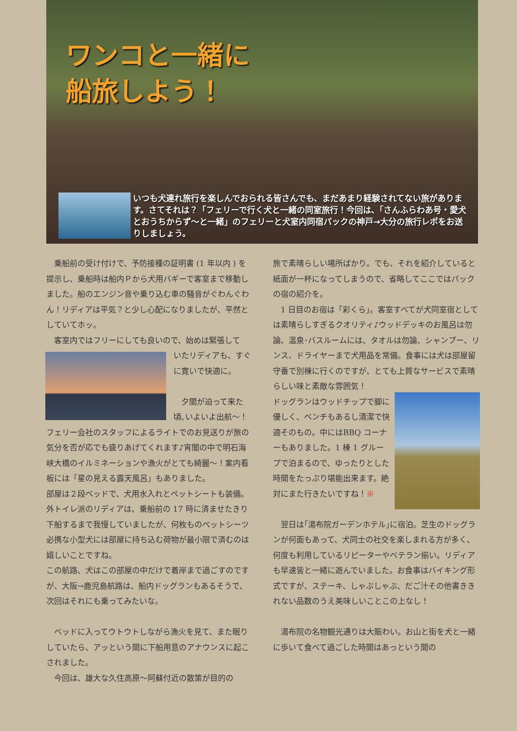ワンコと一緒に
船旅しよう！
いつも犬連れ旅行を楽しんでおられる皆さんでも、まだあまり経験されてない旅があります。さてそれは？「フェリーで行く犬と一緒の同室旅行！今回は､「さんふらわあ号・愛犬とおうちからず〜と一緒」のフェリーと犬室内同宿パックの神戸→大分の旅行レポをお送りしましょう。
　乗船前の受け付けで、予防接種の証明書 (1 年以内 ) を提示し、乗船時は船内Ｐから犬用バギーで客室まで移動しました。船のエンジン音や乗り込む車の騒音がぐわんぐわん！リディアは平気？と少し心配になりましたが、平然としていてホッ。
　客室内ではフリーにしても良いので、始めは緊張して
いたリディアも、すぐに寛いで快適に。
　夕闇が迫って来た頃､いよいよ出航〜！フェリー会社のスタッフによるライトでのお見送りが旅の気分を否が応でも盛りあげてくれます♪宵闇の中で明石海峡大橋のイルミネーションや漁火がとても綺麗〜！案内看板には「星の見える露天風呂」もありました。
部屋は２段ベッドで、犬用水入れとペットシートも装備。外トイレ派のリディアは、乗船前の 17 時に済ませたきり下船するまで我慢していましたが、何枚ものペットシーツ必携な小型犬には部屋に持ち込む荷物が最小限で済むのは嬉しいことですね。
この航路、犬はこの部屋の中だけで着岸まで過ごすのですが、大阪→鹿児島航路は、船内ドッグランもあるそうで、次回はそれにも乗ってみたいな。
　ベッドに入ってウトウトしながら漁火を見て、また眠りしていたら、アッという間に下船用意のアナウンスに起こされました。
　今回は、雄大な久住高原〜阿蘇付近の散策が目的の
旅で素晴らしい場所ばかり。でも、それを紹介していると紙面が一杯になってしまうので、省略してここではパックの宿の紹介を。
　1 日目のお宿は「彩くら」。客室すべてが犬同室宿としては素晴らしすぎるクオリティ♪ウッドデッキのお風呂は勿論、温泉･バスルームには、タオルは勿論、シャンプー、リンス、ドライヤーまで犬用品を常備。食事には犬は部屋留守番で別棟に行くのですが、とても上質なサービスで素晴らしい味と素敵な雰囲気！
ドッグランはウッドチップで脚に優しく、ベンチもあるし清潔で快適そのもの。中にはBBQ コーナーもありました。1 棟 1 グループで泊まるので、ゆったりとした時間をたっぷり堪能出来ます。絶対にまた行きたいですね！※
　翌日は｢湯布院ガーデンホテル｣に宿泊。芝生のドッグランが何面もあって、犬同士の社交を楽しまれる方が多く、何度も利用しているリピーターやベテラン揃い。リディアも早速皆と一緒に遊んでいました。お食事はバイキング形式ですが、ステーキ、しゃぶしゃぶ、だご汁その他書ききれない品数のうえ美味しいことこの上なし！
　湯布院の名物観光通りは大賑わい。お山と街を犬と一緒に歩いて食べて過ごした時間はあっという間の